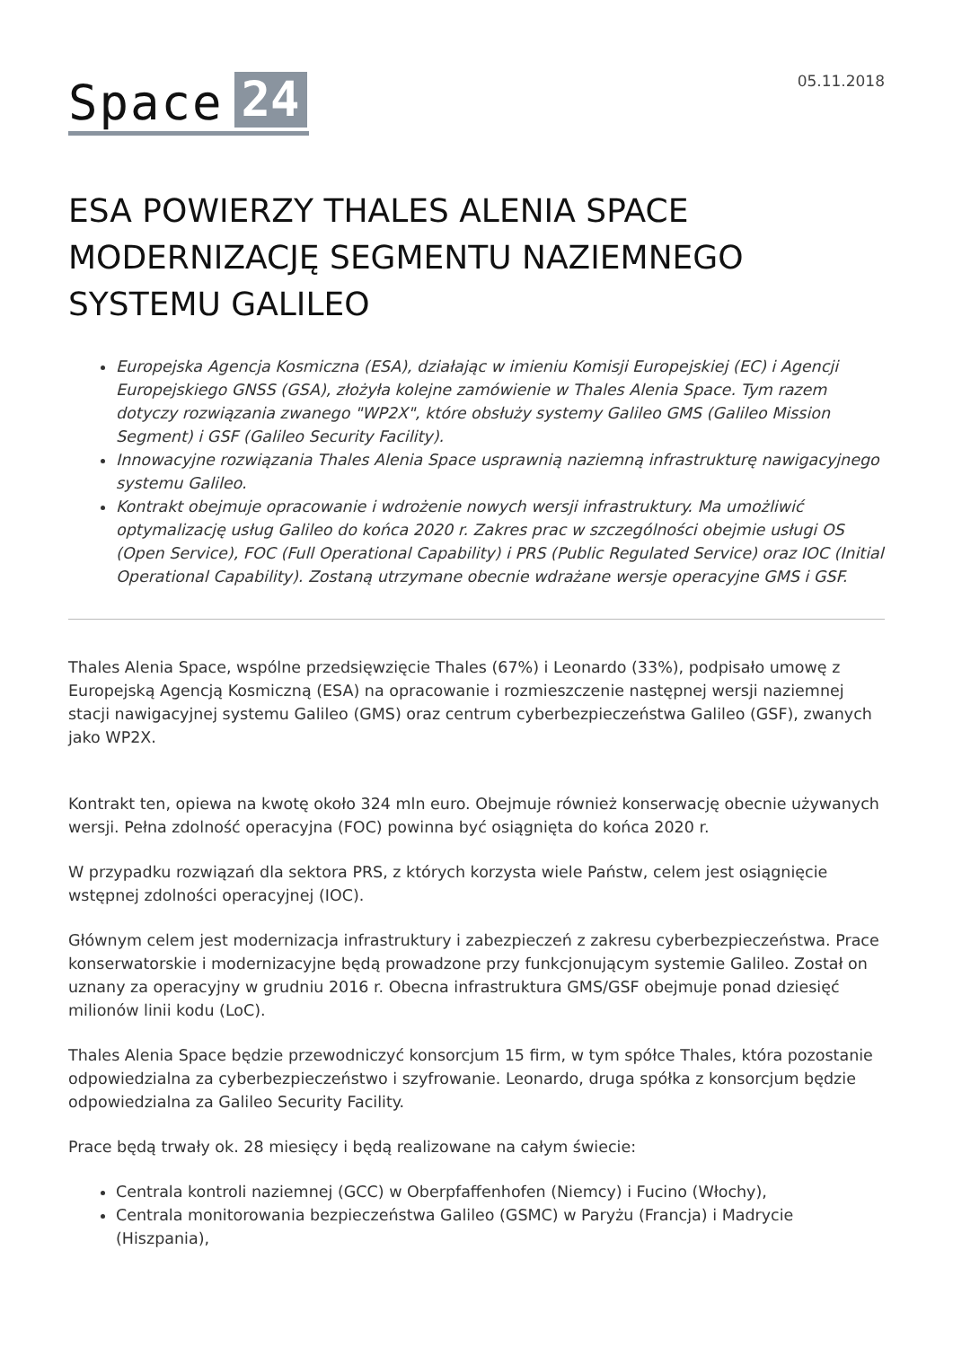Space 24
05.11.2018
ESA POWIERZY THALES ALENIA SPACE MODERNIZACJĘ SEGMENTU NAZIEMNEGO SYSTEMU GALILEO
Europejska Agencja Kosmiczna (ESA), działając w imieniu Komisji Europejskiej (EC) i Agencji Europejskiego GNSS (GSA), złożyła kolejne zamówienie w Thales Alenia Space. Tym razem dotyczy rozwiązania zwanego "WP2X", które obsłuży systemy Galileo GMS (Galileo Mission Segment) i GSF (Galileo Security Facility).
Innowacyjne rozwiązania Thales Alenia Space usprawnią naziemną infrastrukturę nawigacyjnego systemu Galileo.
Kontrakt obejmuje opracowanie i wdrożenie nowych wersji infrastruktury. Ma umożliwić optymalizację usług Galileo do końca 2020 r. Zakres prac w szczególności obejmie usługi OS (Open Service), FOC (Full Operational Capability) i PRS (Public Regulated Service) oraz IOC (Initial Operational Capability). Zostaną utrzymane obecnie wdrażane wersje operacyjne GMS i GSF.
Thales Alenia Space, wspólne przedsięwzięcie Thales (67%) i Leonardo (33%), podpisało umowę z Europejską Agencją Kosmiczną (ESA) na opracowanie i rozmieszczenie następnej wersji naziemnej stacji nawigacyjnej systemu Galileo (GMS) oraz centrum cyberbezpieczeństwa Galileo (GSF), zwanych jako WP2X.
Kontrakt ten, opiewa na kwotę około 324 mln euro. Obejmuje również konserwację obecnie używanych wersji. Pełna zdolność operacyjna (FOC) powinna być osiągnięta do końca 2020 r.
W przypadku rozwiązań dla sektora PRS, z których korzysta wiele Państw, celem jest osiągnięcie wstępnej zdolności operacyjnej (IOC).
Głównym celem jest modernizacja infrastruktury i zabezpieczeń z zakresu cyberbezpieczeństwa. Prace konserwatorskie i modernizacyjne będą prowadzone przy funkcjonującym systemie Galileo. Został on uznany za operacyjny w grudniu 2016 r. Obecna infrastruktura GMS/GSF obejmuje ponad dziesięć milionów linii kodu (LoC).
Thales Alenia Space będzie przewodniczyć konsorcjum 15 firm, w tym spółce Thales, która pozostanie odpowiedzialna za cyberbezpieczeństwo i szyfrowanie. Leonardo, druga spółka z konsorcjum będzie odpowiedzialna za Galileo Security Facility.
Prace będą trwały ok. 28 miesięcy i będą realizowane na całym świecie:
Centrala kontroli naziemnej (GCC) w Oberpfaffenhofen (Niemcy) i Fucino (Włochy),
Centrala monitorowania bezpieczeństwa Galileo (GSMC) w Paryżu (Francja) i Madrycie (Hiszpania),